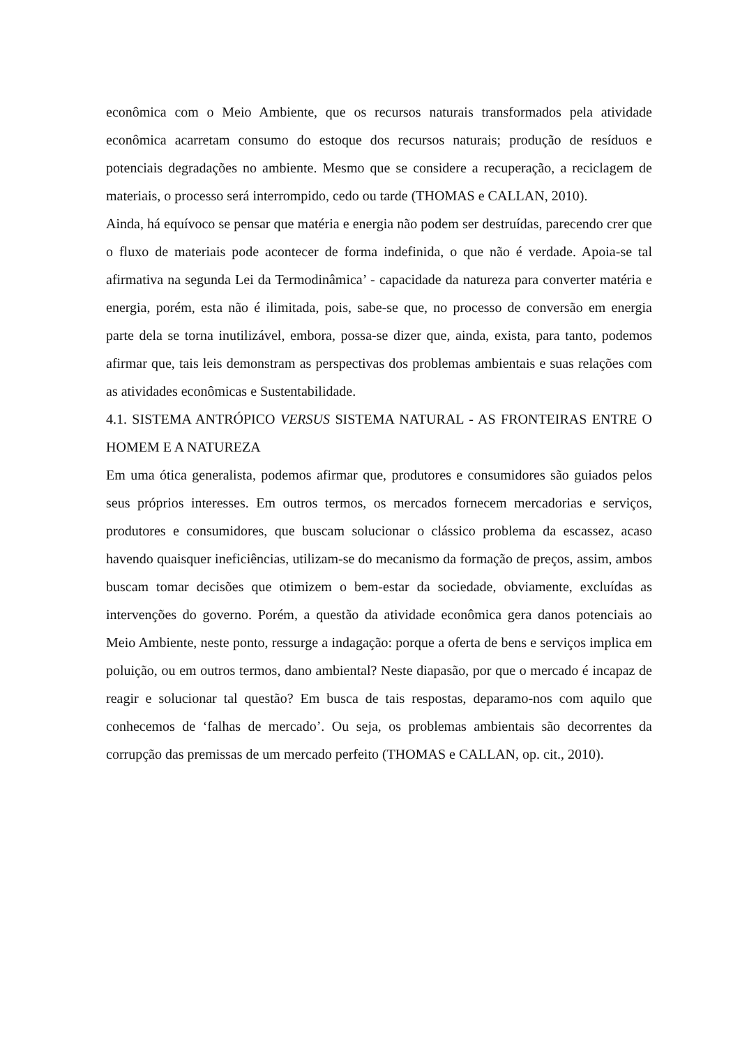econômica com o Meio Ambiente, que os recursos naturais transformados pela atividade econômica acarretam consumo do estoque dos recursos naturais; produção de resíduos e potenciais degradações no ambiente. Mesmo que se considere a recuperação, a reciclagem de materiais, o processo será interrompido, cedo ou tarde (THOMAS e CALLAN, 2010).
Ainda, há equívoco se pensar que matéria e energia não podem ser destruídas, parecendo crer que o fluxo de materiais pode acontecer de forma indefinida, o que não é verdade. Apoia-se tal afirmativa na segunda Lei da Termodinâmica’ - capacidade da natureza para converter matéria e energia, porém, esta não é ilimitada, pois, sabe-se que, no processo de conversão em energia parte dela se torna inutilizável, embora, possa-se dizer que, ainda, exista, para tanto, podemos afirmar que, tais leis demonstram as perspectivas dos problemas ambientais e suas relações com as atividades econômicas e Sustentabilidade.
4.1. SISTEMA ANTRÓPICO VERSUS SISTEMA NATURAL - AS FRONTEIRAS ENTRE O HOMEM E A NATUREZA
Em uma ótica generalista, podemos afirmar que, produtores e consumidores são guiados pelos seus próprios interesses. Em outros termos, os mercados fornecem mercadorias e serviços, produtores e consumidores, que buscam solucionar o clássico problema da escassez, acaso havendo quaisquer ineficiências, utilizam-se do mecanismo da formação de preços, assim, ambos buscam tomar decisões que otimizem o bem-estar da sociedade, obviamente, excluídas as intervenções do governo. Porém, a questão da atividade econômica gera danos potenciais ao Meio Ambiente, neste ponto, ressurge a indagação: porque a oferta de bens e serviços implica em poluição, ou em outros termos, dano ambiental? Neste diapasão, por que o mercado é incapaz de reagir e solucionar tal questão? Em busca de tais respostas, deparamo-nos com aquilo que conhecemos de ‘falhas de mercado’. Ou seja, os problemas ambientais são decorrentes da corrupção das premissas de um mercado perfeito (THOMAS e CALLAN, op. cit., 2010).